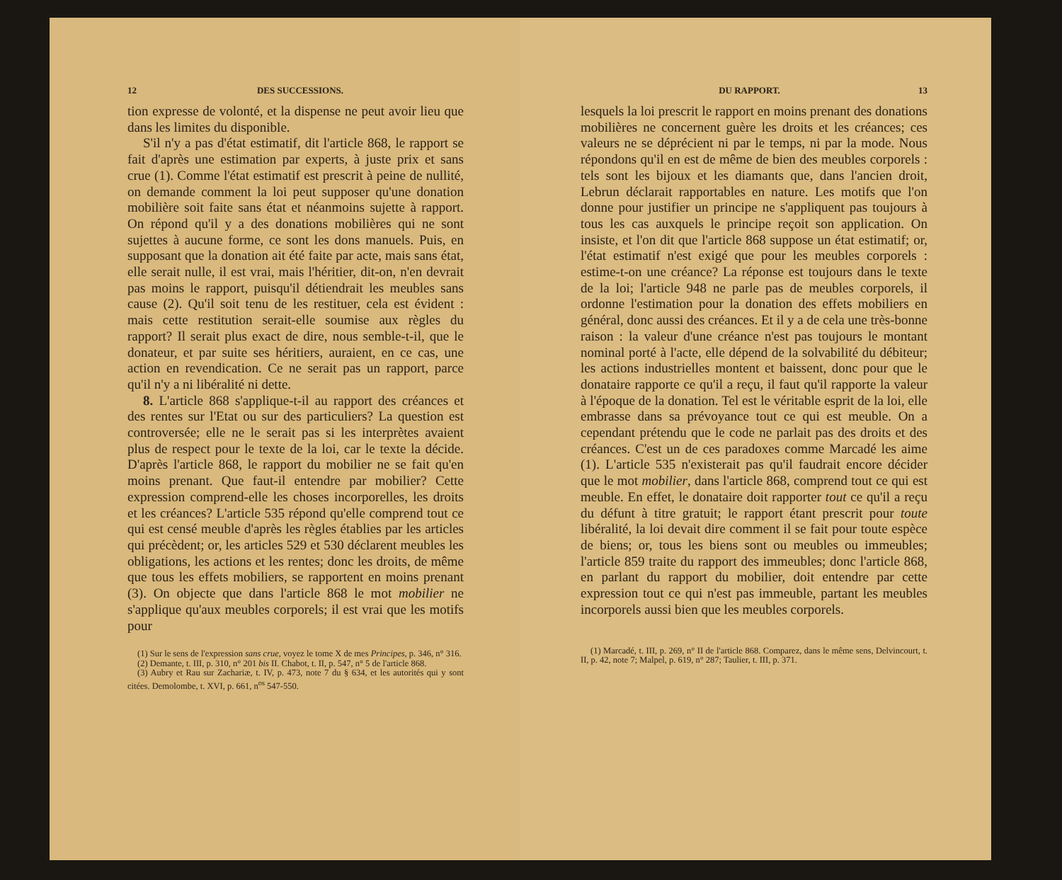12 DES SUCCESSIONS.
tion expresse de volonté, et la dispense ne peut avoir lieu que dans les limites du disponible.
S'il n'y a pas d'état estimatif, dit l'article 868, le rapport se fait d'après une estimation par experts, à juste prix et sans crue (1). Comme l'état estimatif est prescrit à peine de nullité, on demande comment la loi peut supposer qu'une donation mobilière soit faite sans état et néanmoins sujette à rapport. On répond qu'il y a des donations mobilières qui ne sont sujettes à aucune forme, ce sont les dons manuels. Puis, en supposant que la donation ait été faite par acte, mais sans état, elle serait nulle, il est vrai, mais l'héritier, dit-on, n'en devrait pas moins le rapport, puisqu'il détiendrait les meubles sans cause (2). Qu'il soit tenu de les restituer, cela est évident : mais cette restitution serait-elle soumise aux règles du rapport? Il serait plus exact de dire, nous semble-t-il, que le donateur, et par suite ses héritiers, auraient, en ce cas, une action en revendication. Ce ne serait pas un rapport, parce qu'il n'y a ni libéralité ni dette.
8. L'article 868 s'applique-t-il au rapport des créances et des rentes sur l'Etat ou sur des particuliers? La question est controversée; elle ne le serait pas si les interprètes avaient plus de respect pour le texte de la loi, car le texte la décide. D'après l'article 868, le rapport du mobilier ne se fait qu'en moins prenant. Que faut-il entendre par mobilier? Cette expression comprend-elle les choses incorporelles, les droits et les créances? L'article 535 répond qu'elle comprend tout ce qui est censé meuble d'après les règles établies par les articles qui précèdent; or, les articles 529 et 530 déclarent meubles les obligations, les actions et les rentes; donc les droits, de même que tous les effets mobiliers, se rapportent en moins prenant (3). On objecte que dans l'article 868 le mot mobilier ne s'applique qu'aux meubles corporels; il est vrai que les motifs pour
(1) Sur le sens de l'expression sans crue, voyez le tome X de mes Principes, p. 346, n° 316.
(2) Demante, t. III, p. 310, n° 201 bis II. Chabot, t. II, p. 547, n° 5 de l'article 868.
(3) Aubry et Rau sur Zachariæ, t. IV, p. 473, note 7 du § 634, et les autorités qui y sont citées. Demolombe, t. XVI, p. 661, n<sup>os</sup> 547-550.
DU RAPPORT. 13
lesquels la loi prescrit le rapport en moins prenant des donations mobilières ne concernent guère les droits et les créances; ces valeurs ne se déprécient ni par le temps, ni par la mode. Nous répondons qu'il en est de même de bien des meubles corporels : tels sont les bijoux et les diamants que, dans l'ancien droit, Lebrun déclarait rapportables en nature. Les motifs que l'on donne pour justifier un principe ne s'appliquent pas toujours à tous les cas auxquels le principe reçoit son application. On insiste, et l'on dit que l'article 868 suppose un état estimatif; or, l'état estimatif n'est exigé que pour les meubles corporels : estime-t-on une créance? La réponse est toujours dans le texte de la loi; l'article 948 ne parle pas de meubles corporels, il ordonne l'estimation pour la donation des effets mobiliers en général, donc aussi des créances. Et il y a de cela une très-bonne raison : la valeur d'une créance n'est pas toujours le montant nominal porté à l'acte, elle dépend de la solvabilité du débiteur; les actions industrielles montent et baissent, donc pour que le donataire rapporte ce qu'il a reçu, il faut qu'il rapporte la valeur à l'époque de la donation. Tel est le véritable esprit de la loi, elle embrasse dans sa prévoyance tout ce qui est meuble. On a cependant prétendu que le code ne parlait pas des droits et des créances. C'est un de ces paradoxes comme Marcadé les aime (1). L'article 535 n'existerait pas qu'il faudrait encore décider que le mot mobilier, dans l'article 868, comprend tout ce qui est meuble. En effet, le donataire doit rapporter tout ce qu'il a reçu du défunt à titre gratuit; le rapport étant prescrit pour toute libéralité, la loi devait dire comment il se fait pour toute espèce de biens; or, tous les biens sont ou meubles ou immeubles; l'article 859 traite du rapport des immeubles; donc l'article 868, en parlant du rapport du mobilier, doit entendre par cette expression tout ce qui n'est pas immeuble, partant les meubles incorporels aussi bien que les meubles corporels.
(1) Marcadé, t. III, p. 269, n° II de l'article 868. Comparez, dans le même sens, Delvincourt, t. II, p. 42, note 7; Malpel, p. 619, n° 287; Taulier, t. III, p. 371.